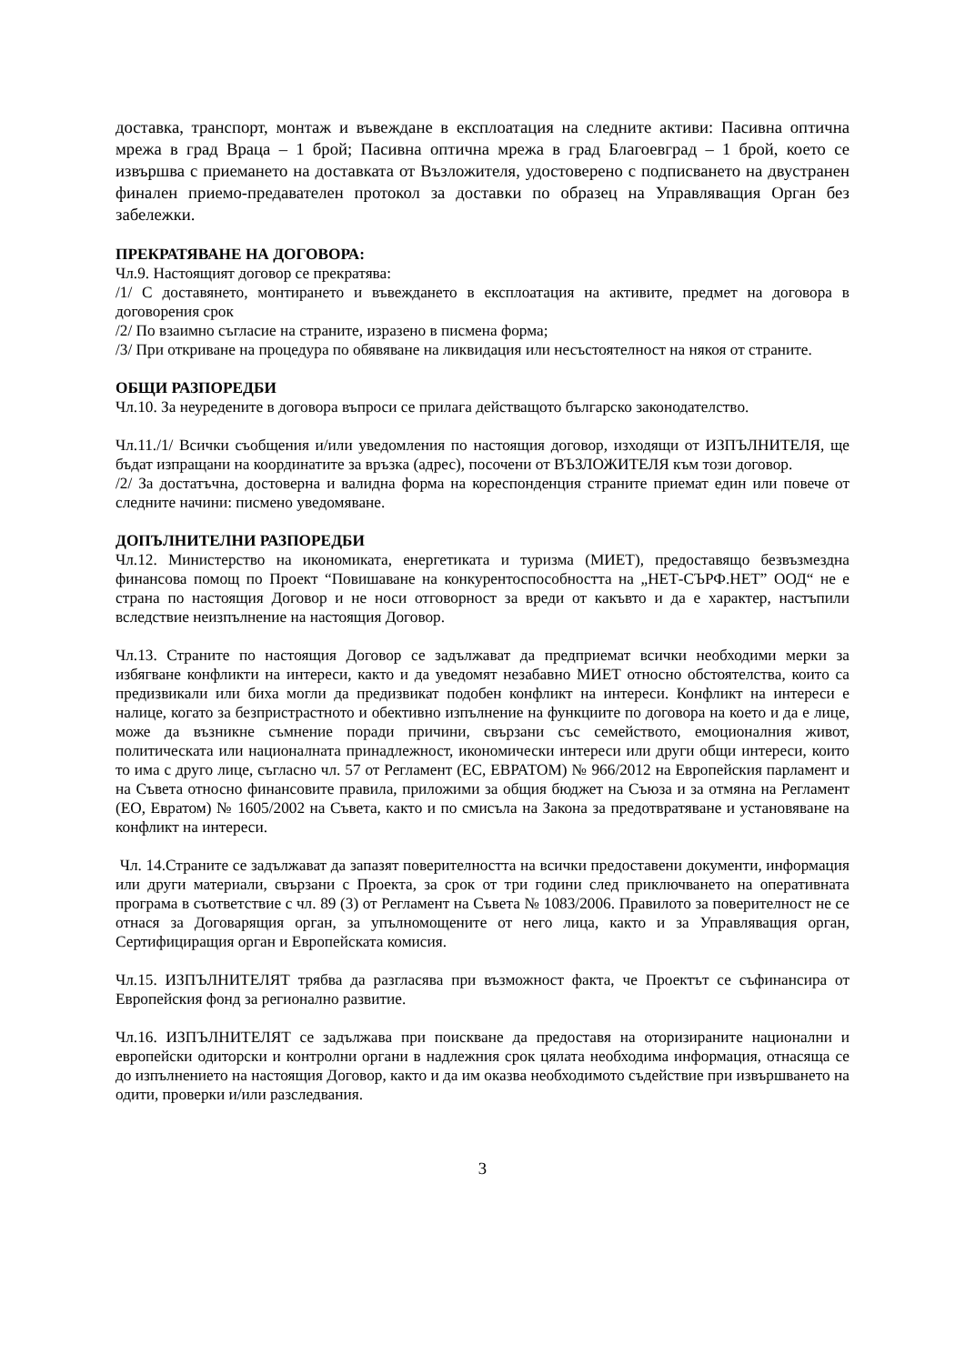доставка, транспорт, монтаж и въвеждане в експлоатация на следните активи: Пасивна оптична мрежа в град Враца – 1 брой; Пасивна оптична мрежа в град Благоевград – 1 брой, което се извършва с приемането на доставката от Възложителя, удостоверено с подписването на двустранен финален приемо-предавателен протокол за доставки по образец на Управляващия Орган без забележки.
ПРЕКРАТЯВАНЕ НА ДОГОВОРА:
Чл.9. Настоящият договор се прекратява:
/1/ С доставянето, монтирането и въвеждането в експлоатация на активите, предмет на договора в договорения срок
/2/ По взаимно съгласие на страните, изразено в писмена форма;
/3/ При откриване на процедура по обявяване на ликвидация или несъстоятелност на някоя от страните.
ОБЩИ РАЗПОРЕДБИ
Чл.10. За неуредените в договора въпроси се прилага действащото българско законодателство.
Чл.11./1/ Всички съобщения и/или уведомления по настоящия договор, изходящи от ИЗПЪЛНИТЕЛЯ, ще бъдат изпращани на координатите за връзка (адрес), посочени от ВЪЗЛОЖИТЕЛЯ към този договор.
/2/ За достатъчна, достоверна и валидна форма на кореспонденция страните приемат един или повече от следните начини: писмено уведомяване.
ДОПЪЛНИТЕЛНИ РАЗПОРЕДБИ
Чл.12. Министерство на икономиката, енергетиката и туризма (МИЕТ), предоставящо безвъзмездна финансова помощ по Проект “Повишаване на конкурентоспособността на „НЕТ-СЪРФ.НЕТ” ООД“ не е страна по настоящия Договор и не носи отговорност за вреди от какъвто и да е характер, настъпили вследствие неизпълнение на настоящия Договор.
Чл.13. Страните по настоящия Договор се задължават да предприемат всички необходими мерки за избягване конфликти на интереси, както и да уведомят незабавно МИЕТ относно обстоятелства, които са предизвикали или биха могли да предизвикат подобен конфликт на интереси. Конфликт на интереси е налице, когато за безпристрастното и обективно изпълнение на функциите по договора на което и да е лице, може да възникне съмнение поради причини, свързани със семейството, емоционалния живот, политическата или националната принадлежност, икономически интереси или други общи интереси, които то има с друго лице, съгласно чл. 57 от Регламент (ЕС, ЕВРАТОМ) № 966/2012 на Европейския парламент и на Съвета относно финансовите правила, приложими за общия бюджет на Съюза и за отмяна на Регламент (ЕО, Евратом) № 1605/2002 на Съвета, както и по смисъла на Закона за предотвратяване и установяване на конфликт на интереси.
Чл. 14.Страните се задължават да запазят поверителността на всички предоставени документи, информация или други материали, свързани с Проекта, за срок от три години след приключването на оперативната програма в съответствие с чл. 89 (3) от Регламент на Съвета № 1083/2006. Правилото за поверителност не се отнася за Договарящия орган, за упълномощените от него лица, както и за Управляващия орган, Сертифициращия орган и Европейската комисия.
Чл.15. ИЗПЪЛНИТЕЛЯТ трябва да разгласява при възможност факта, че Проектът се съфинансира от Европейския фонд за регионално развитие.
Чл.16. ИЗПЪЛНИТЕЛЯТ се задължава при поискване да предоставя на оторизираните национални и европейски одиторски и контролни органи в надлежния срок цялата необходима информация, отнасяща се до изпълнението на настоящия Договор, както и да им оказва необходимото съдействие при извършването на одити, проверки и/или разследвания.
3